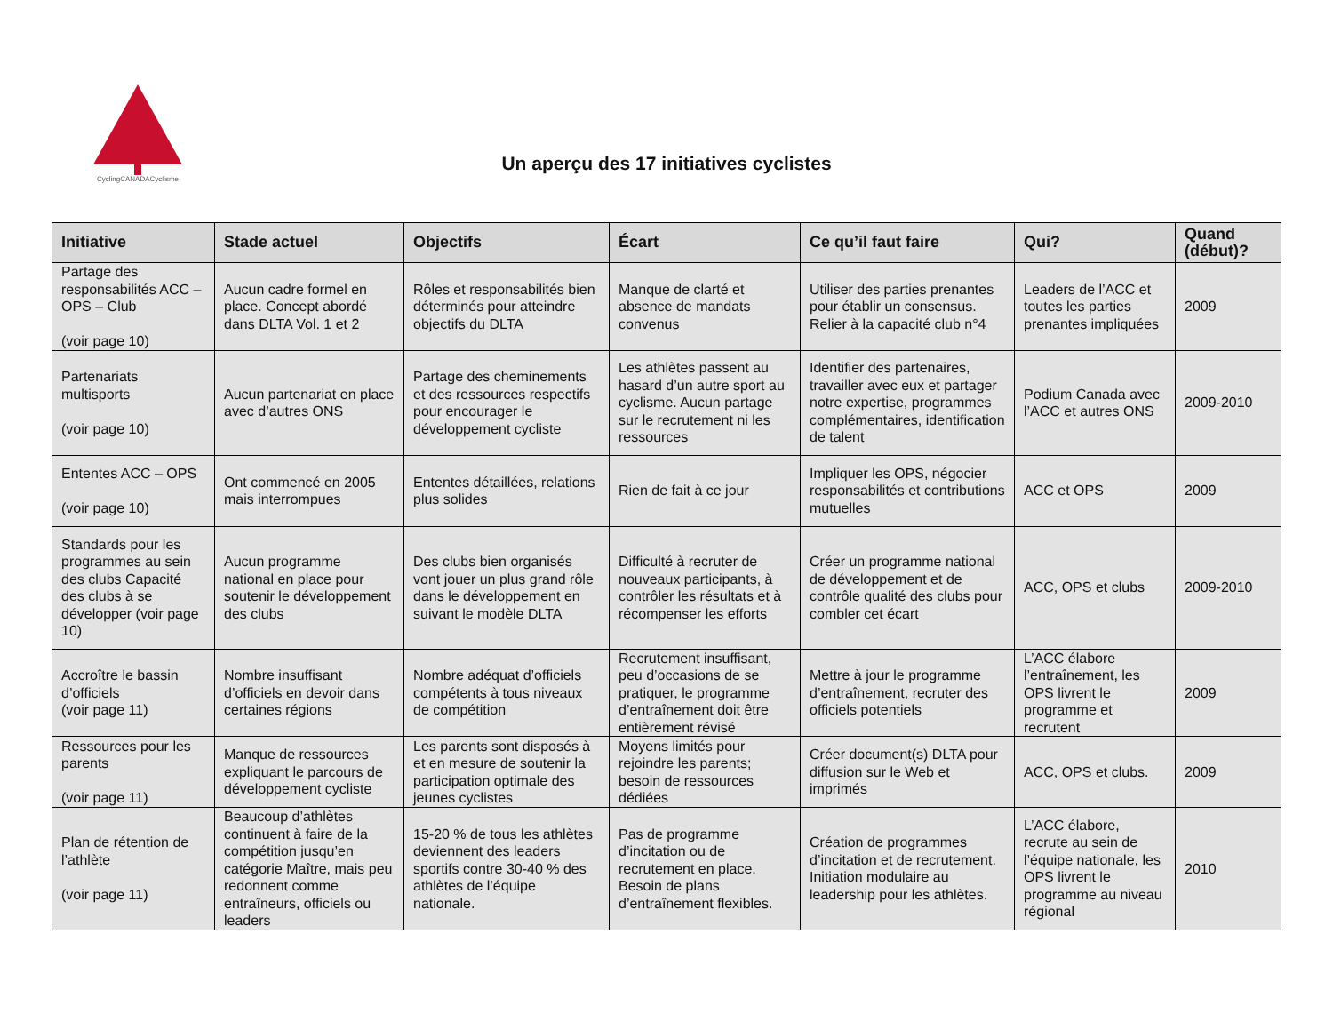CyclingCANADACyclisme
Un aperçu des 17 initiatives cyclistes
| Initiative | Stade actuel | Objectifs | Écart | Ce qu’il faut faire | Qui? | Quand (début)? |
| --- | --- | --- | --- | --- | --- | --- |
| Partage des responsabilités ACC – OPS – Club (voir page 10) | Aucun cadre formel en place. Concept abordé dans DLTA Vol. 1 et 2 | Rôles et responsabilités bien déterminés pour atteindre objectifs du DLTA | Manque de clarté et absence de mandats convenus | Utiliser des parties prenantes pour établir un consensus. Relier à la capacité club n°4 | Leaders de l’ACC et toutes les parties prenantes impliquées | 2009 |
| Partenariats multisports (voir page 10) | Aucun partenariat en place avec d’autres ONS | Partage des cheminements et des ressources respectifs pour encourager le développement cycliste | Les athlètes passent au hasard d’un autre sport au cyclisme. Aucun partage sur le recrutement ni les ressources | Identifier des partenaires, travailler avec eux et partager notre expertise, programmes complémentaires, identification de talent | Podium Canada avec l’ACC et autres ONS | 2009-2010 |
| Ententes ACC – OPS (voir page 10) | Ont commencé en 2005 mais interrompues | Ententes détaillées, relations plus solides | Rien de fait à ce jour | Impliquer les OPS, négocier responsabilités et contributions mutuelles | ACC et OPS | 2009 |
| Standards pour les programmes au sein des clubs Capacité des clubs à se développer (voir page 10) | Aucun programme national en place pour soutenir le développement des clubs | Des clubs bien organisés vont jouer un plus grand rôle dans le développement en suivant le modèle DLTA | Difficulté à recruter de nouveaux participants, à contrôler les résultats et à récompenser les efforts | Créer un programme national de développement et de contrôle qualité des clubs pour combler cet écart | ACC, OPS et clubs | 2009-2010 |
| Accroître le bassin d’officiels (voir page 11) | Nombre insuffisant d’officiels en devoir dans certaines régions | Nombre adéquat d’officiels compétents à tous niveaux de compétition | Recrutement insuffisant, peu d’occasions de se pratiquer, le programme d’entraînement doit être entièrement révisé | Mettre à jour le programme d’entraînement, recruter des officiels potentiels | L’ACC élabore l’entraînement, les OPS livrent le programme et recrutent | 2009 |
| Ressources pour les parents (voir page 11) | Manque de ressources expliquant le parcours de développement cycliste | Les parents sont disposés à et en mesure de soutenir la participation optimale des jeunes cyclistes | Moyens limités pour rejoindre les parents; besoin de ressources dédiées | Créer document(s) DLTA pour diffusion sur le Web et imprimés | ACC, OPS et clubs. | 2009 |
| Plan de rétention de l’athlète (voir page 11) | Beaucoup d’athlètes continuent à faire de la compétition jusqu’en catégorie Maître, mais peu redonnent comme entraîneurs, officiels ou leaders | 15-20 % de tous les athlètes deviennent des leaders sportifs contre 30-40 % des athlètes de l’équipe nationale. | Pas de programme d’incitation ou de recrutement en place. Besoin de plans d’entraînement flexibles. | Création de programmes d’incitation et de recrutement. Initiation modulaire au leadership pour les athlètes. | L’ACC élabore, recrute au sein de l’équipe nationale, les OPS livrent le programme au niveau régional | 2010 |